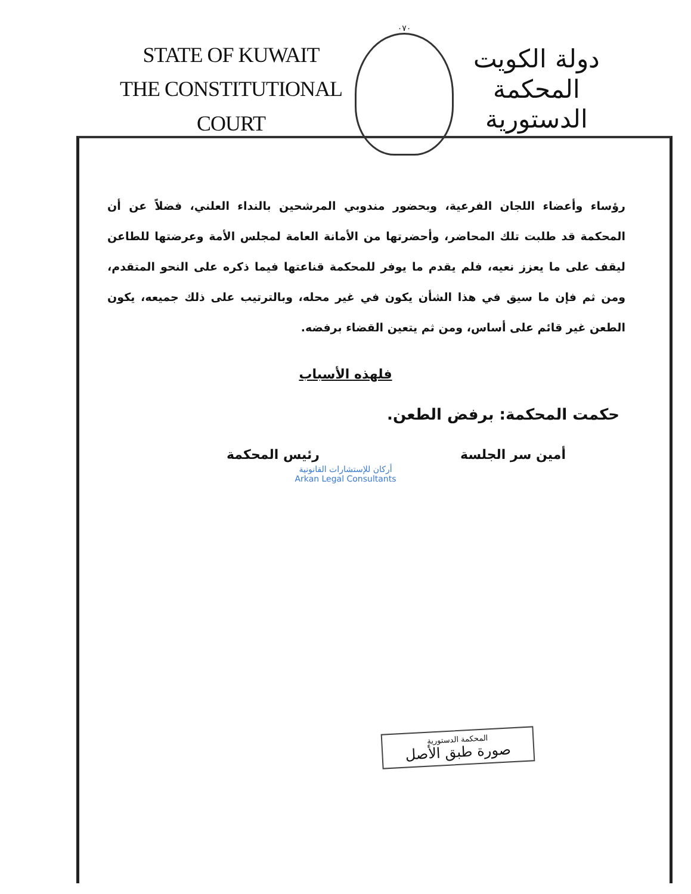STATE OF KUWAIT
THE CONSTITUTIONAL COURT
٠٧٠
دولة الكويت
المحكمة الدستورية
رؤساء وأعضاء اللجان الفرعية، وبحضور مندوبي المرشحين بالنداء العلني، فضلاً عن أن المحكمة قد طلبت تلك المحاضر، وأحضرتها من الأمانة العامة لمجلس الأمة وعرضتها للطاعن ليقف على ما يعزز نعيه، فلم يقدم ما يوفر للمحكمة قناعتها فيما ذكره على النحو المتقدم، ومن ثم فإن ما سيق في هذا الشأن يكون في غير محله، وبالترتيب على ذلك جميعه، يكون الطعن غير قائم على أساس، ومن ثم يتعين القضاء برفضه.
فلهذه الأسباب
حكمت المحكمة: برفض الطعن.
أمين سر الجلسة رئيس المحكمة
أركان للإستشارات القانونية
Arkan Legal Consultants
المحكمة الدستورية
صورة طبق الأصل